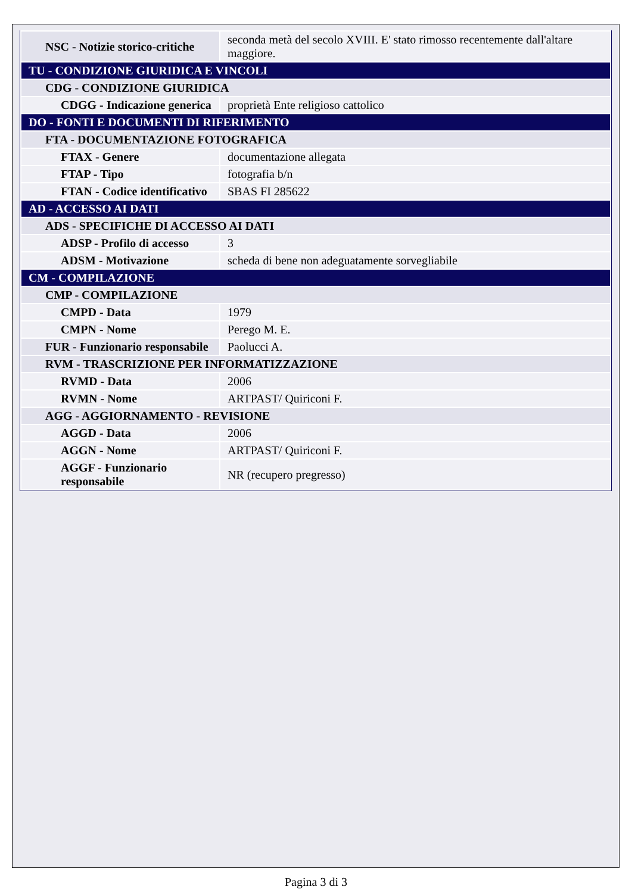| NSC - Notizie storico-critiche | seconda metà del secolo XVIII. E' stato rimosso recentemente dall'altare maggiore. |
| TU - CONDIZIONE GIURIDICA E VINCOLI | |
| CDG - CONDIZIONE GIURIDICA | |
| CDGG - Indicazione generica | proprietà Ente religioso cattolico |
| DO - FONTI E DOCUMENTI DI RIFERIMENTO | |
| FTA - DOCUMENTAZIONE FOTOGRAFICA | |
| FTAX - Genere | documentazione allegata |
| FTAP - Tipo | fotografia b/n |
| FTAN - Codice identificativo | SBAS FI 285622 |
| AD - ACCESSO AI DATI | |
| ADS - SPECIFICHE DI ACCESSO AI DATI | |
| ADSP - Profilo di accesso | 3 |
| ADSM - Motivazione | scheda di bene non adeguatamente sorvegliabile |
| CM - COMPILAZIONE | |
| CMP - COMPILAZIONE | |
| CMPD - Data | 1979 |
| CMPN - Nome | Perego M. E. |
| FUR - Funzionario responsabile | Paolucci A. |
| RVM - TRASCRIZIONE PER INFORMATIZZAZIONE | |
| RVMD - Data | 2006 |
| RVMN - Nome | ARTPAST/ Quiriconi F. |
| AGG - AGGIORNAMENTO - REVISIONE | |
| AGGD - Data | 2006 |
| AGGN - Nome | ARTPAST/ Quiriconi F. |
| AGGF - Funzionario responsabile | NR (recupero pregresso) |
Pagina 3 di 3